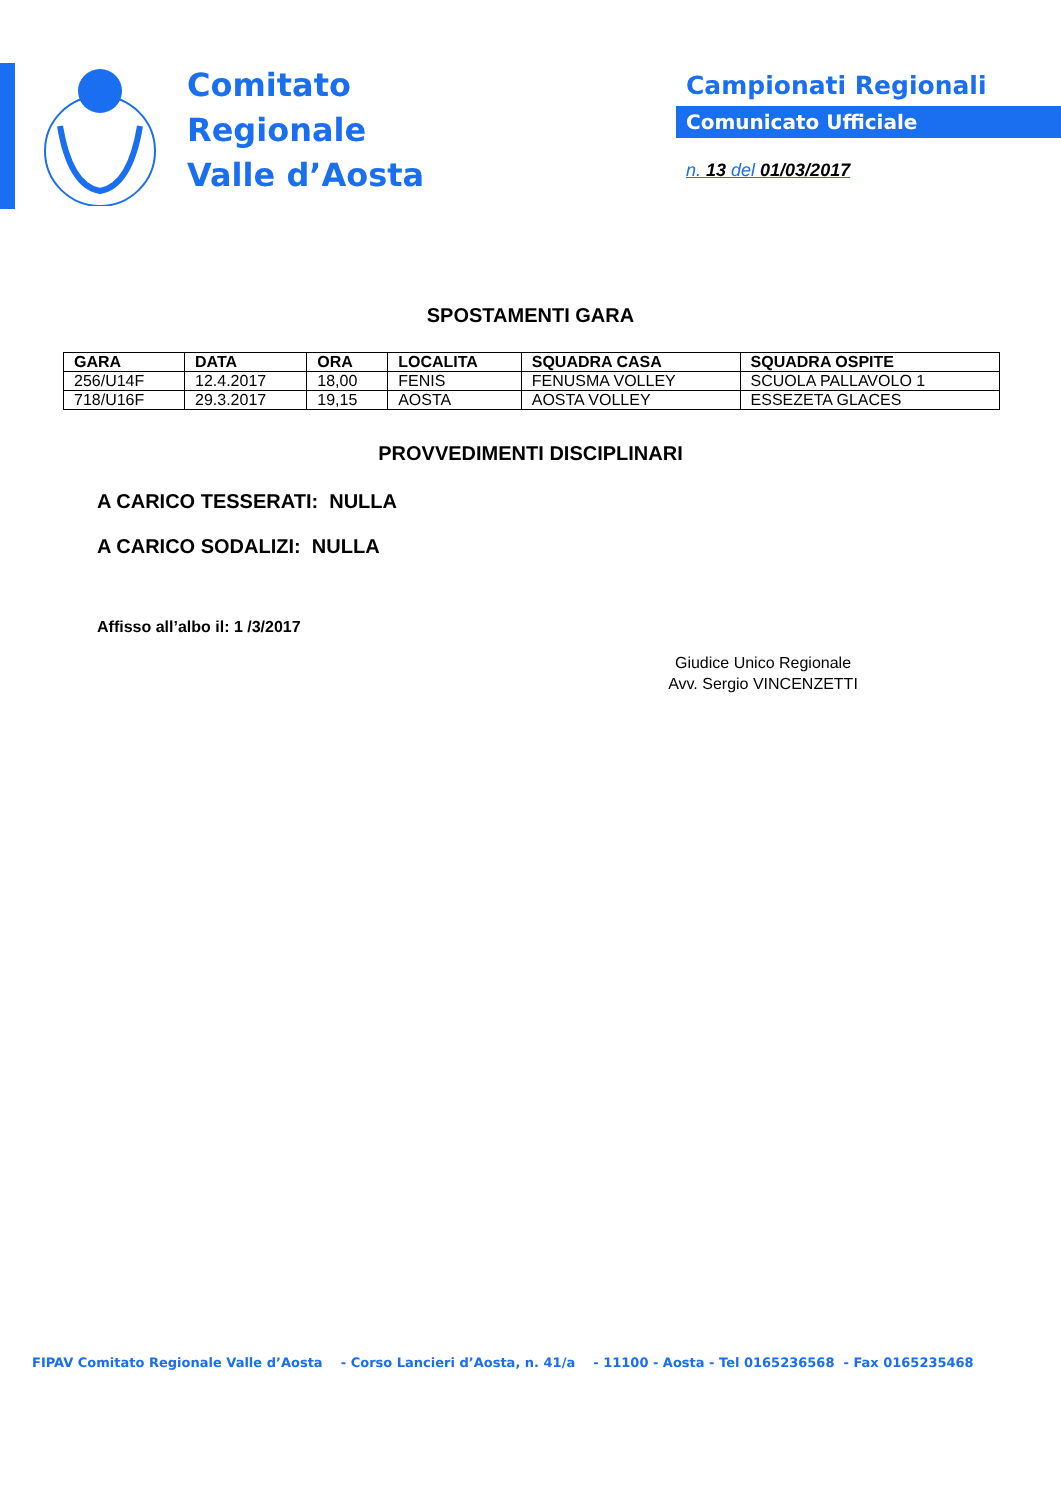Comitato
Regionale
Valle d’Aosta
Campionati Regionali
Comunicato Ufficiale
n. 13 del 01/03/2017
SPOSTAMENTI GARA
| GARA | DATA | ORA | LOCALITA | SQUADRA CASA | SQUADRA OSPITE |
| --- | --- | --- | --- | --- | --- |
| 256/U14F | 12.4.2017 | 18,00 | FENIS | FENUSMA VOLLEY | SCUOLA PALLAVOLO 1 |
| 718/U16F | 29.3.2017 | 19,15 | AOSTA | AOSTA VOLLEY | ESSEZETA GLACES |
PROVVEDIMENTI DISCIPLINARI
A CARICO TESSERATI: NULLA
A CARICO SODALIZI: NULLA
Affisso all’albo il: 1 /3/2017
Giudice Unico Regionale
Avv. Sergio VINCENZETTI
FIPAV Comitato Regionale Valle d’Aosta - Corso Lancieri d’Aosta, n. 41/a - 11100 - Aosta - Tel 0165236568 - Fax 0165235468